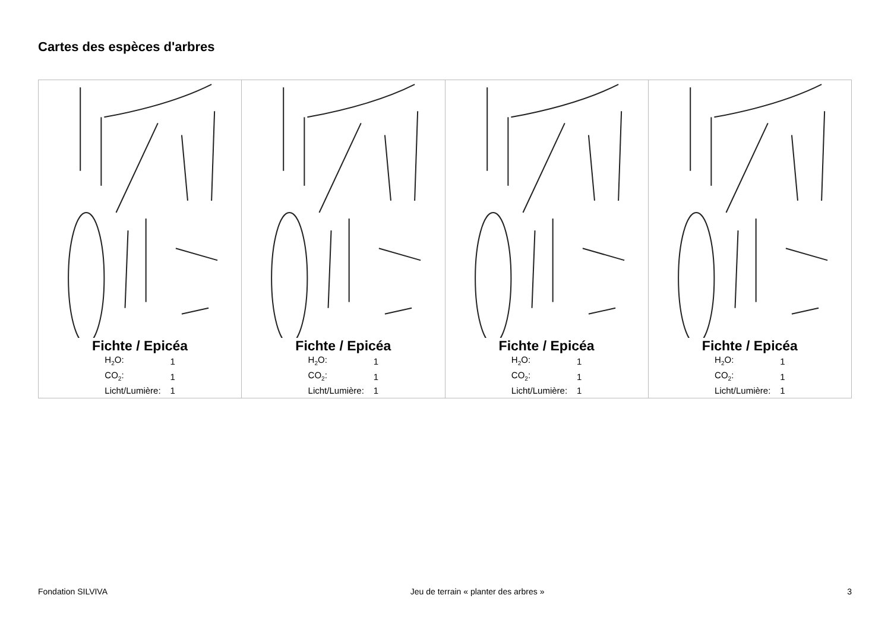Cartes des espèces d'arbres
| Fichte / Epicéa / H<sub>2</sub>O: / 1 / / CO<sub>2</sub>: / 1 / / Licht/Lumière: / 1 / | Fichte / Epicéa / H<sub>2</sub>O: / 1 / / CO<sub>2</sub>: / 1 / / Licht/Lumière: / 1 / | Fichte / Epicéa / H<sub>2</sub>O: / 1 / / CO<sub>2</sub>: / 1 / / Licht/Lumière: / 1 / | Fichte / Epicéa / H<sub>2</sub>O: / 1 / / CO<sub>2</sub>: / 1 / / Licht/Lumière: / 1 / |
Fondation SILVIVA Jeu de terrain « planter des arbres » 3